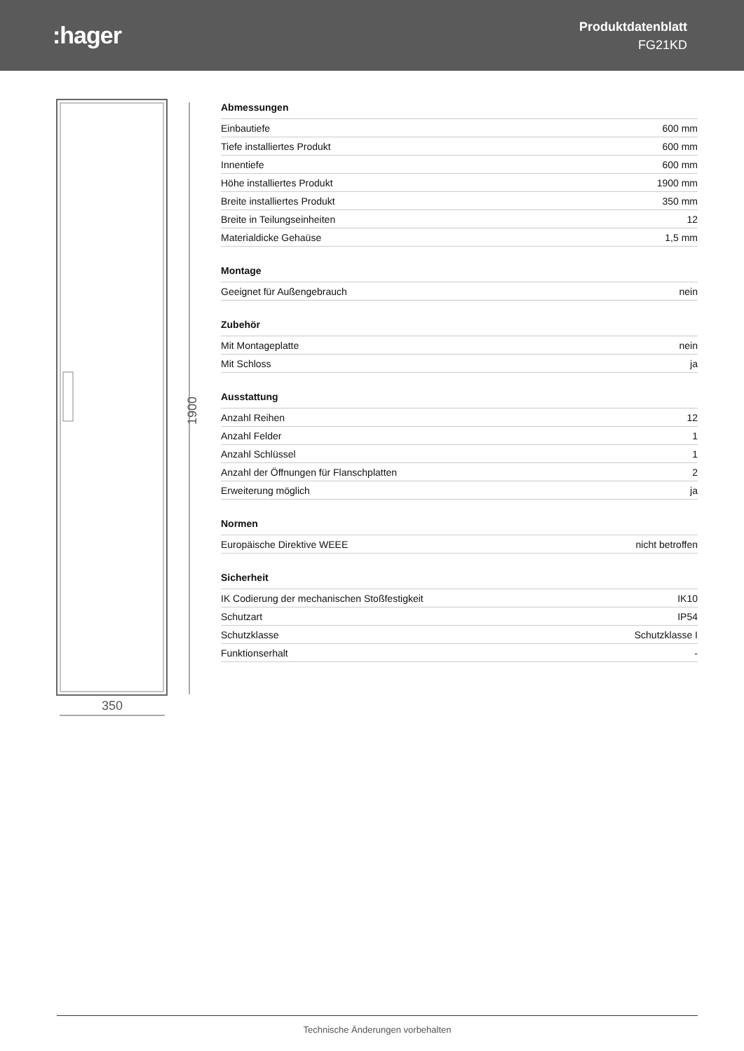:hager
Produktdatenblatt
FG21KD
1900
350
| Abmessungen | |
| --- | --- |
| Einbautiefe | 600 mm |
| Tiefe installiertes Produkt | 600 mm |
| Innentiefe | 600 mm |
| Höhe installiertes Produkt | 1900 mm |
| Breite installiertes Produkt | 350 mm |
| Breite in Teilungseinheiten | 12 |
| Materialdicke Gehaüse | 1,5 mm |
| Montage | |
| --- | --- |
| Geeignet für Außengebrauch | nein |
| Zubehör | |
| --- | --- |
| Mit Montageplatte | nein |
| Mit Schloss | ja |
| Ausstattung | |
| --- | --- |
| Anzahl Reihen | 12 |
| Anzahl Felder | 1 |
| Anzahl Schlüssel | 1 |
| Anzahl der Öffnungen für Flanschplatten | 2 |
| Erweiterung möglich | ja |
| Normen | |
| --- | --- |
| Europäische Direktive WEEE | nicht betroffen |
| Sicherheit | |
| --- | --- |
| IK Codierung der mechanischen Stoßfestigkeit | IK10 |
| Schutzart | IP54 |
| Schutzklasse | Schutzklasse I |
| Funktionserhalt | - |
Technische Änderungen vorbehalten